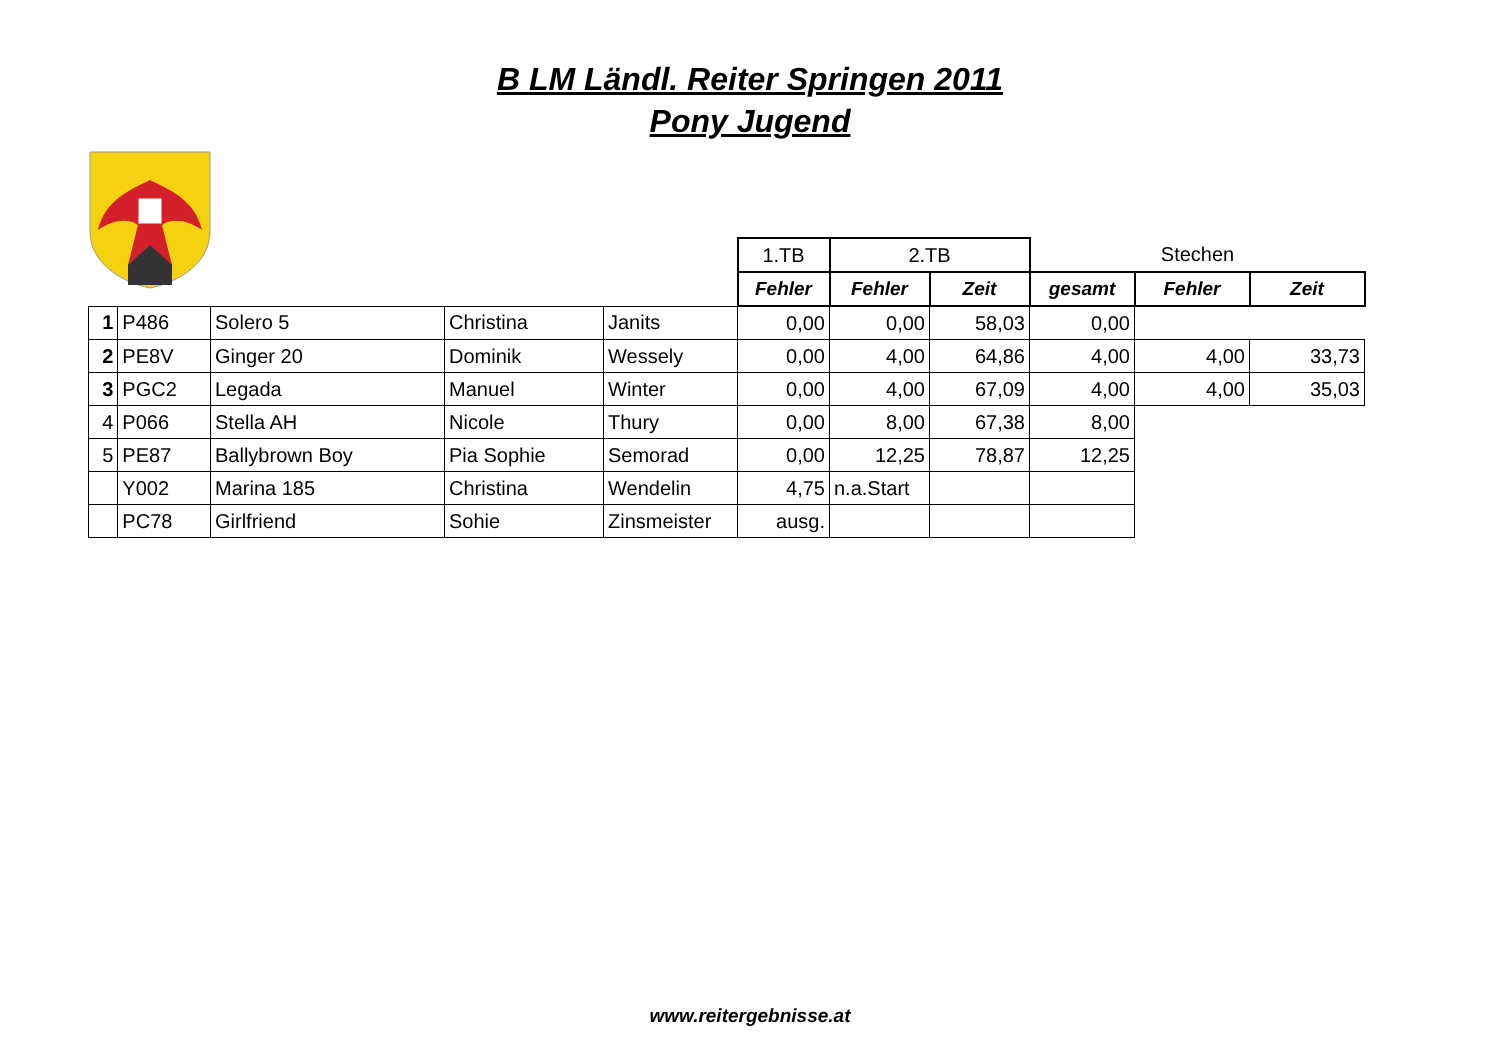B LM Ländl. Reiter Springen 2011
Pony Jugend
| | | | | | 1.TB | 2.TB | | Stechen | | |
| | | | | | Fehler | Fehler | Zeit | gesamt | Fehler | Zeit |
| 1 | P486 | Solero 5 | Christina | Janits | 0,00 | 0,00 | 58,03 | 0,00 | | |
| 2 | PE8V | Ginger 20 | Dominik | Wessely | 0,00 | 4,00 | 64,86 | 4,00 | 4,00 | 33,73 |
| 3 | PGC2 | Legada | Manuel | Winter | 0,00 | 4,00 | 67,09 | 4,00 | 4,00 | 35,03 |
| 4 | P066 | Stella AH | Nicole | Thury | 0,00 | 8,00 | 67,38 | 8,00 | | |
| 5 | PE87 | Ballybrown Boy | Pia Sophie | Semorad | 0,00 | 12,25 | 78,87 | 12,25 | | |
| | Y002 | Marina 185 | Christina | Wendelin | 4,75 | n.a.Start | | | | |
| | PC78 | Girlfriend | Sohie | Zinsmeister | ausg. | | | | | |
www.reitergebnisse.at